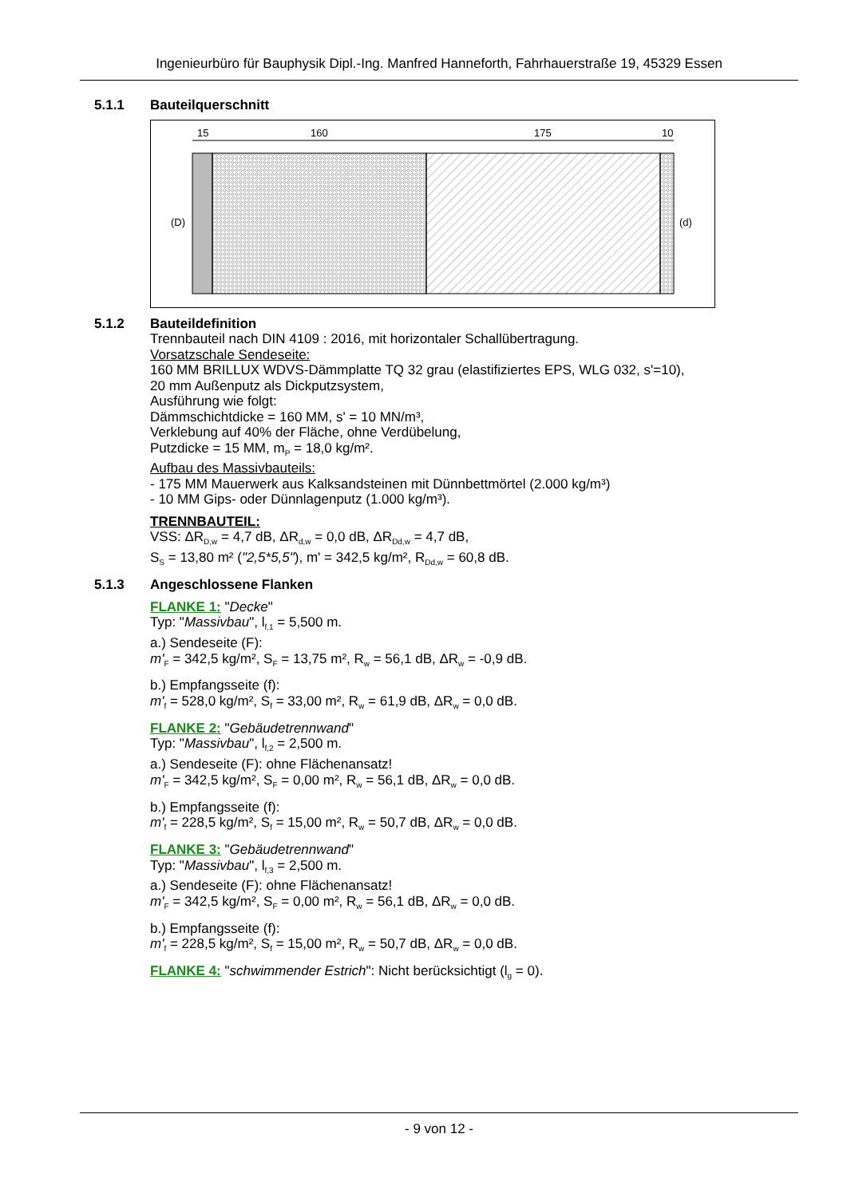Ingenieurbüro für Bauphysik Dipl.-Ing. Manfred Hanneforth, Fahrhauerstraße 19, 45329 Essen
5.1.1 Bauteilquerschnitt
15
160
175
10
(D)
(d)
5.1.2 Bauteildefinition
Trennbauteil nach DIN 4109 : 2016, mit horizontaler Schallübertragung.
Vorsatzschale Sendeseite:
160 MM BRILLUX WDVS-Dämmplatte TQ 32 grau (elastifiziertes EPS, WLG 032, s'=10),
20 mm Außenputz als Dickputzsystem,
Ausführung wie folgt:
Dämmschichtdicke = 160 MM, s' = 10 MN/m³,
Verklebung auf 40% der Fläche, ohne Verdübelung,
Putzdicke = 15 MM, m<sub>P</sub> = 18,0 kg/m².
Aufbau des Massivbauteils:
- 175 MM Mauerwerk aus Kalksandsteinen mit Dünnbettmörtel (2.000 kg/m³)
- 10 MM Gips- oder Dünnlagenputz (1.000 kg/m³).
TRENNBAUTEIL:
VSS: ΔR<sub>D,w</sub> = 4,7 dB, ΔR<sub>d,w</sub> = 0,0 dB, ΔR<sub>Dd,w</sub> = 4,7 dB,
S<sub>S</sub> = 13,80 m² ("2,5*5,5"), m' = 342,5 kg/m², R<sub>Dd,w</sub> = 60,8 dB.
5.1.3 Angeschlossene Flanken
FLANKE 1: "Decke"
Typ: "Massivbau", l<sub>f,1</sub> = 5,500 m.
a.) Sendeseite (F):
m'<sub>F</sub> = 342,5 kg/m², S<sub>F</sub> = 13,75 m², R<sub>w</sub> = 56,1 dB, ΔR<sub>w</sub> = -0,9 dB.
b.) Empfangsseite (f):
m'<sub>f</sub> = 528,0 kg/m², S<sub>f</sub> = 33,00 m², R<sub>w</sub> = 61,9 dB, ΔR<sub>w</sub> = 0,0 dB.
FLANKE 2: "Gebäudetrennwand"
Typ: "Massivbau", l<sub>f,2</sub> = 2,500 m.
a.) Sendeseite (F): ohne Flächenansatz!
m'<sub>F</sub> = 342,5 kg/m², S<sub>F</sub> = 0,00 m², R<sub>w</sub> = 56,1 dB, ΔR<sub>w</sub> = 0,0 dB.
b.) Empfangsseite (f):
m'<sub>f</sub> = 228,5 kg/m², S<sub>f</sub> = 15,00 m², R<sub>w</sub> = 50,7 dB, ΔR<sub>w</sub> = 0,0 dB.
FLANKE 3: "Gebäudetrennwand"
Typ: "Massivbau", l<sub>f,3</sub> = 2,500 m.
a.) Sendeseite (F): ohne Flächenansatz!
m'<sub>F</sub> = 342,5 kg/m², S<sub>F</sub> = 0,00 m², R<sub>w</sub> = 56,1 dB, ΔR<sub>w</sub> = 0,0 dB.
b.) Empfangsseite (f):
m'<sub>f</sub> = 228,5 kg/m², S<sub>f</sub> = 15,00 m², R<sub>w</sub> = 50,7 dB, ΔR<sub>w</sub> = 0,0 dB.
FLANKE 4: "schwimmender Estrich": Nicht berücksichtigt (l<sub>g</sub> = 0).
- 9 von 12 -